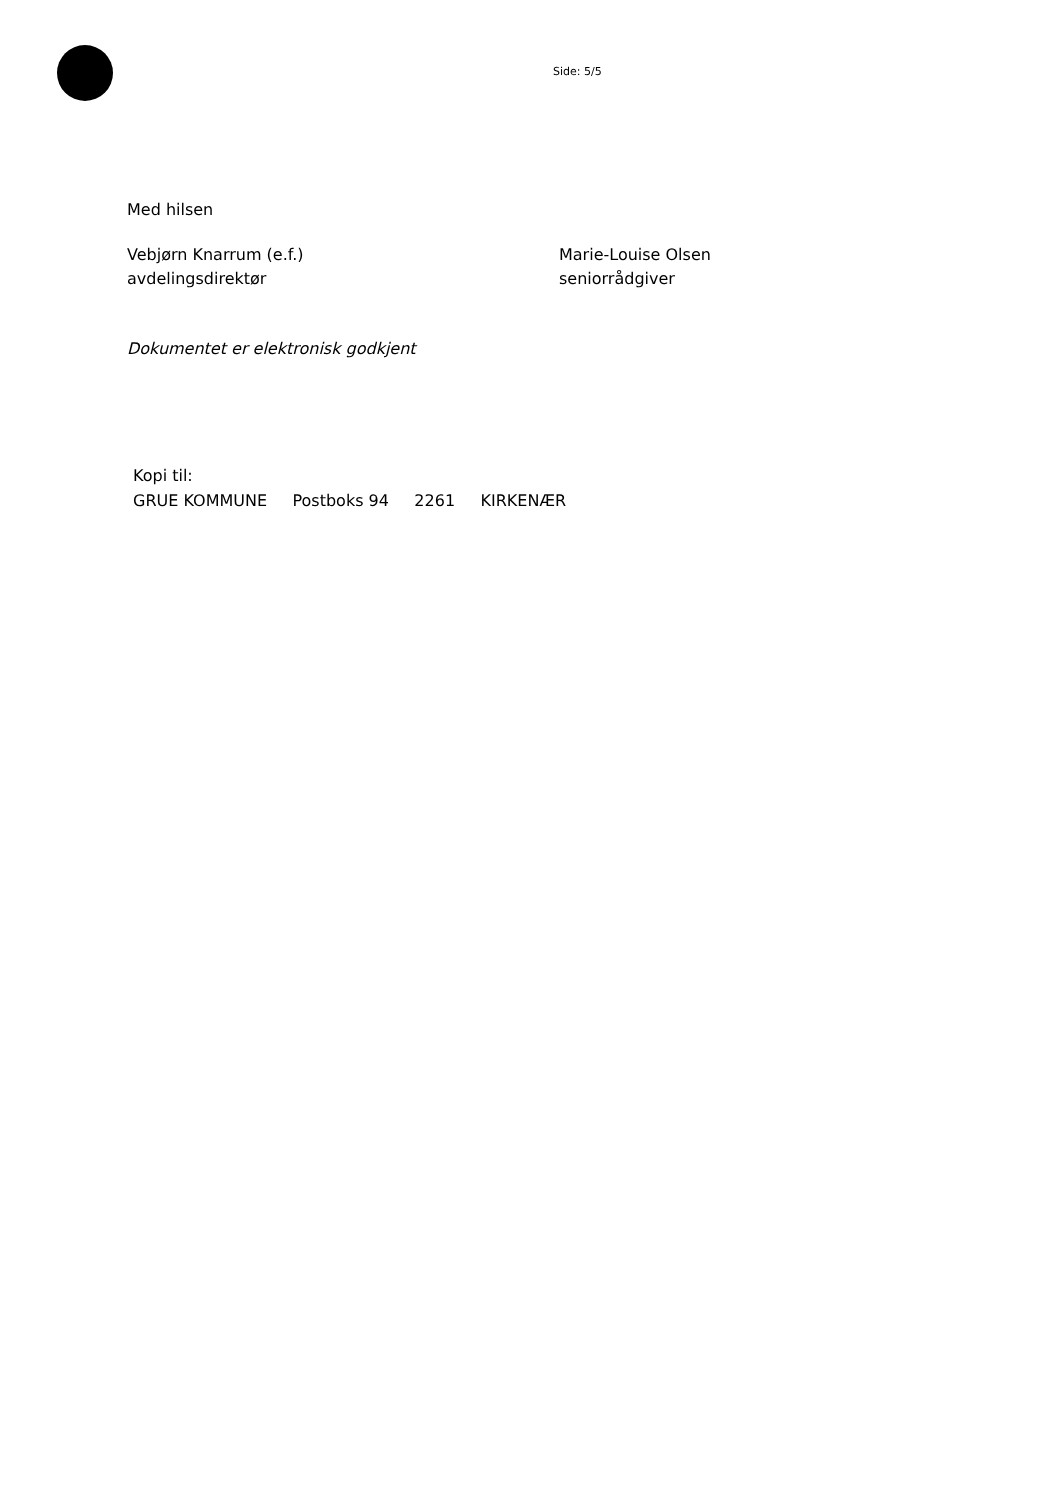Side: 5/5
Med hilsen
Vebjørn Knarrum (e.f.)
avdelingsdirektør
Marie-Louise Olsen
seniorrådgiver
Dokumentet er elektronisk godkjent
Kopi til:
GRUE KOMMUNE Postboks 94 2261 KIRKENÆR